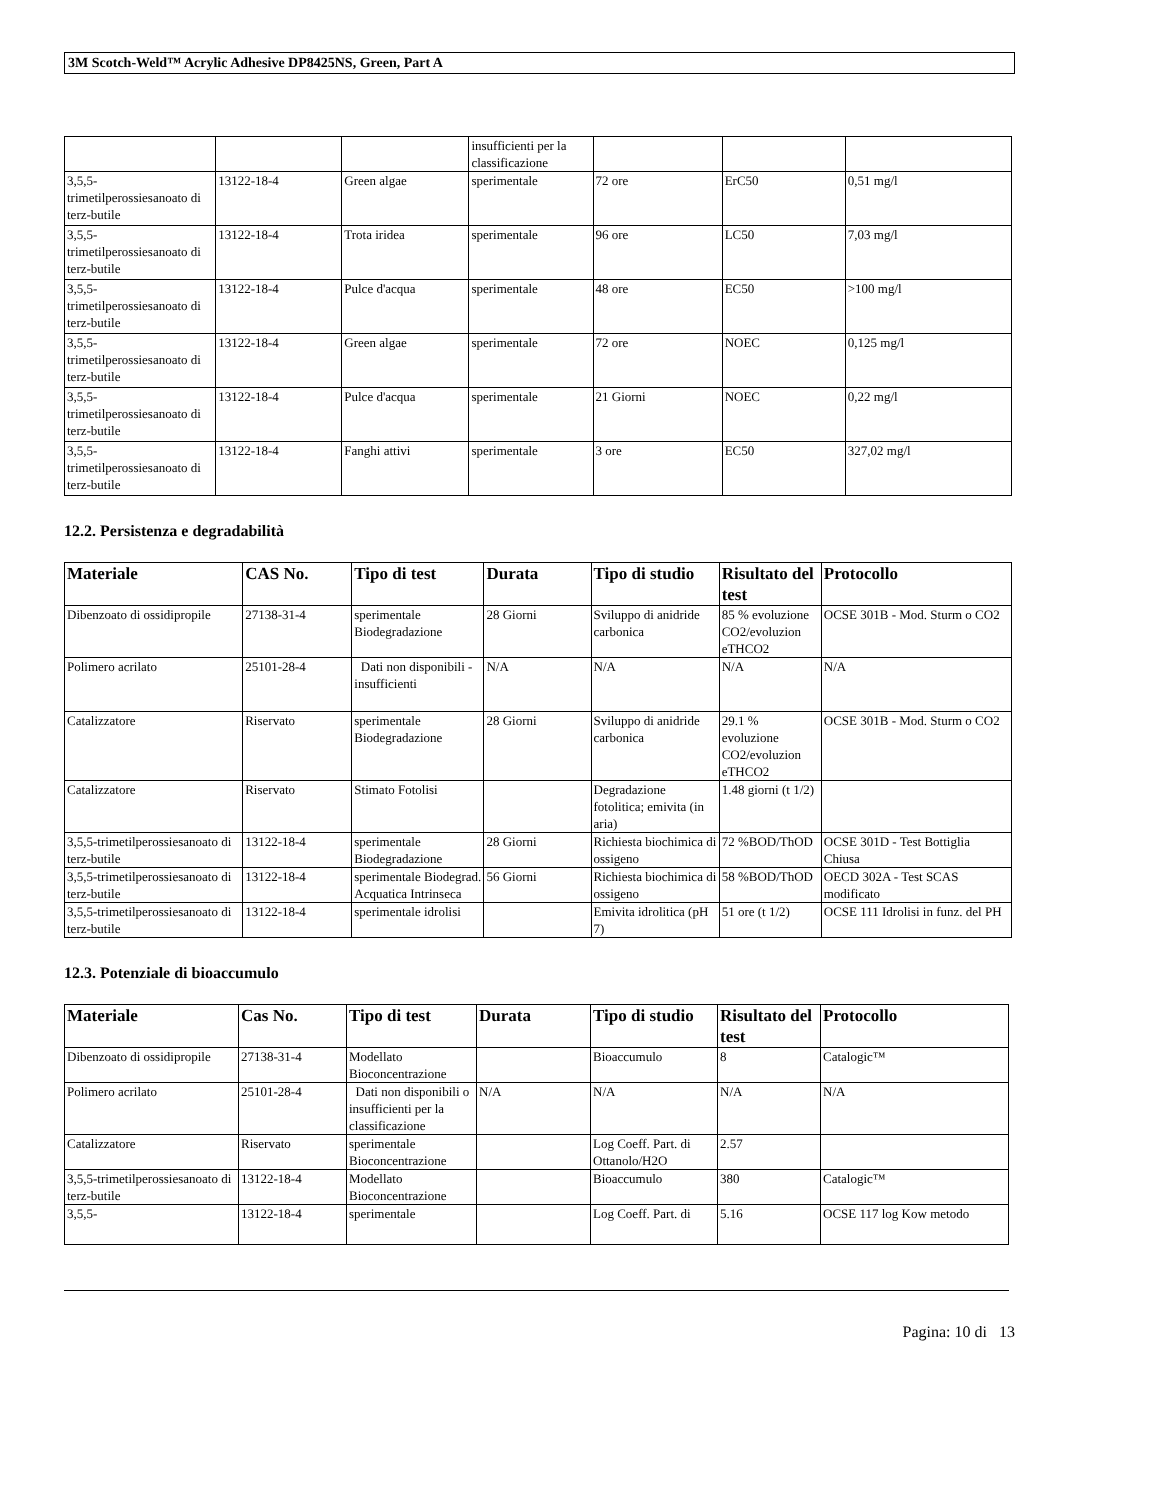3M Scotch-Weld™ Acrylic Adhesive DP8425NS, Green, Part A
| | | | insufficienti per la classificazione | | | |
| 3,5,5-trimetilperossiesanoato di terz-butile | 13122-18-4 | Green algae | sperimentale | 72 ore | ErC50 | 0,51 mg/l |
| 3,5,5-trimetilperossiesanoato di terz-butile | 13122-18-4 | Trota iridea | sperimentale | 96 ore | LC50 | 7,03 mg/l |
| 3,5,5-trimetilperossiesanoato di terz-butile | 13122-18-4 | Pulce d'acqua | sperimentale | 48 ore | EC50 | >100 mg/l |
| 3,5,5-trimetilperossiesanoato di terz-butile | 13122-18-4 | Green algae | sperimentale | 72 ore | NOEC | 0,125 mg/l |
| 3,5,5-trimetilperossiesanoato di terz-butile | 13122-18-4 | Pulce d'acqua | sperimentale | 21 Giorni | NOEC | 0,22 mg/l |
| 3,5,5-trimetilperossiesanoato di terz-butile | 13122-18-4 | Fanghi attivi | sperimentale | 3 ore | EC50 | 327,02 mg/l |
12.2. Persistenza e degradabilità
| Materiale | CAS No. | Tipo di test | Durata | Tipo di studio | Risultato del test | Protocollo |
| --- | --- | --- | --- | --- | --- | --- |
| Dibenzoato di ossidipropile | 27138-31-4 | sperimentale Biodegradazione | 28 Giorni | Sviluppo di anidride carbonica | 85 % evoluzione CO2/evoluzion eTHCO2 | OCSE 301B - Mod. Sturm o CO2 |
| Polimero acrilato | 25101-28-4 | Dati non disponibili - insufficienti | N/A | N/A | N/A | N/A |
| Catalizzatore | Riservato | sperimentale Biodegradazione | 28 Giorni | Sviluppo di anidride carbonica | 29.1 % evoluzione CO2/evoluzion eTHCO2 | OCSE 301B - Mod. Sturm o CO2 |
| Catalizzatore | Riservato | Stimato Fotolisi | | Degradazione fotolitica; emivita (in aria) | 1.48 giorni (t 1/2) | |
| 3,5,5-trimetilperossiesanoato di terz-butile | 13122-18-4 | sperimentale Biodegradazione | 28 Giorni | Richiesta biochimica di ossigeno | 72 %BOD/ThOD | OCSE 301D - Test Bottiglia Chiusa |
| 3,5,5-trimetilperossiesanoato di terz-butile | 13122-18-4 | sperimentale Biodegrad. Acquatica Intrinseca | 56 Giorni | Richiesta biochimica di ossigeno | 58 %BOD/ThOD | OECD 302A - Test SCAS modificato |
| 3,5,5-trimetilperossiesanoato di terz-butile | 13122-18-4 | sperimentale idrolisi | | Emivita idrolitica (pH 7) | 51 ore (t 1/2) | OCSE 111 Idrolisi in funz. del PH |
12.3. Potenziale di bioaccumulo
| Materiale | Cas No. | Tipo di test | Durata | Tipo di studio | Risultato del test | Protocollo |
| --- | --- | --- | --- | --- | --- | --- |
| Dibenzoato di ossidipropile | 27138-31-4 | Modellato Bioconcentrazione | | Bioaccumulo | 8 | Catalogic™ |
| Polimero acrilato | 25101-28-4 | Dati non disponibili o insufficienti per la classificazione | N/A | N/A | N/A | N/A |
| Catalizzatore | Riservato | sperimentale Bioconcentrazione | | Log Coeff. Part. di Ottanolo/H2O | 2.57 | |
| 3,5,5-trimetilperossiesanoato di terz-butile | 13122-18-4 | Modellato Bioconcentrazione | | Bioaccumulo | 380 | Catalogic™ |
| 3,5,5- | 13122-18-4 | sperimentale | | Log Coeff. Part. di | 5.16 | OCSE 117 log Kow metodo |
Pagina: 10 di 13